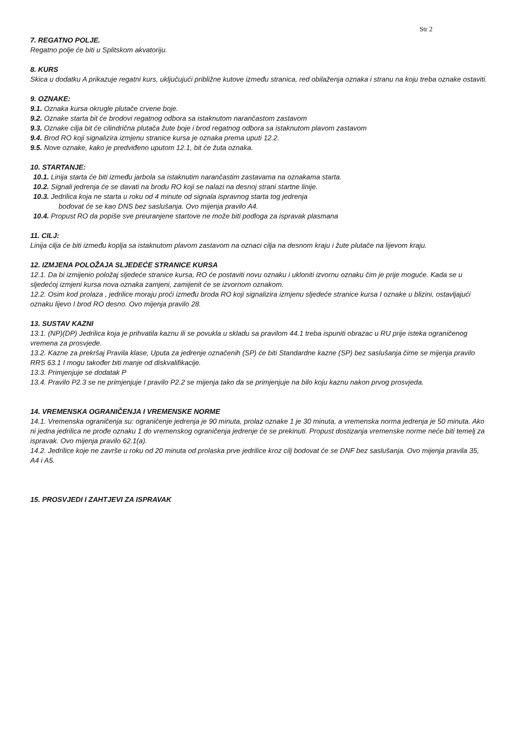Str 2
7. REGATNO POLJE.
Regatno polje će biti u Splitskom akvatoriju.
8. KURS
Skica u dodatku A prikazuje regatni kurs, uključujući približne kutove između stranica, red obilaženja oznaka i stranu na koju treba oznake ostaviti.
9. OZNAKE:
9.1. Oznaka kursa okrugle plutače crvene boje.
9.2. Oznake starta bit će brodovi regatnog odbora sa istaknutom narančastom zastavom
9.3. Oznake cilja bit će cilindrična plutača žute boje i brod regatnog odbora sa istaknutom plavom zastavom
9.4. Brod RO koji signalizira izmjenu stranice kursa je oznaka prema uputi 12.2.
9.5. Nove oznake, kako je predviđeno uputom 12.1, bit će žuta oznaka.
10. STARTANJE:
10.1. Linija starta će biti između jarbola sa istaknutim narančastim zastavama na oznakama starta.
10.2. Signali jedrenja će se davati na brodu RO koji se nalazi na desnoj strani startne linije.
10.3. Jedrilica koja ne starta u roku od 4 minute od signala ispravnog starta tog jedrenja
bodovat će se kao DNS bez saslušanja. Ovo mijenja pravilo A4.
10.4. Propust RO da popiše sve preuranjene startove ne može biti podloga za ispravak plasmana
11. CILJ:
Linija cilja će biti između koplja sa istaknutom plavom zastavom na oznaci cilja na desnom kraju i žute plutače na lijevom kraju.
12. IZMJENA POLOŽAJA SLJEDEĆE STRANICE KURSA
12.1. Da bi izmijenio položaj sljedeće stranice kursa, RO će postaviti novu oznaku i ukloniti izvornu oznaku čim je prije moguće. Kada se u sljedećoj izmjeni kursa nova oznaka zamjeni, zamijenit će se izvornom oznakom.
12.2. Osim kod prolaza , jedrilice moraju proći između broda RO koji signalizira izmjenu sljedeće stranice kursa I oznake u blizini, ostavljajući oznaku lijevo I brod RO desno. Ovo mijenja pravilo 28.
13. SUSTAV KAZNI
13.1. (NP)(DP) Jedrilica koja je prihvatila kaznu ili se povukla u skladu sa pravilom 44.1 treba ispuniti obrazac u RU prije isteka ograničenog vremena za prosvjede.
13.2. Kazne za prekršaj Pravila klase, Uputa za jedrenje označenih (SP) će biti Standardne kazne (SP) bez saslušanja čime se mijenja pravilo RRS 63.1 I mogu također biti manje od diskvalifikacije.
13.3. Primjenjuje se dodatak P
13.4. Pravilo P2.3 se ne primjenjuje I pravilo P2.2 se mijenja tako da se primjenjuje na bilo koju kaznu nakon prvog prosvjeda.
14. VREMENSKA OGRANIČENJA I VREMENSKE NORME
14.1. Vremenska ograničenja su: ograničenje jedrenja je 90 minuta, prolaz oznake 1 je 30 minuta, a vremenska norma jedrenja je 50 minuta. Ako ni jedna jedrilica ne prođe oznaku 1 do vremenskog ograničenja jedrenje će se prekinuti. Propust dostizanja vremenske norme neće biti temelj za ispravak. Ovo mijenja pravilo 62.1(a).
14.2. Jedrilice koje ne završe u roku od 20 minuta od prolaska prve jedrilice kroz cilj bodovat će se DNF bez saslušanja. Ovo mijenja pravila 35, A4 i A5.
15. PROSVJEDI I ZAHTJEVI ZA ISPRAVAK